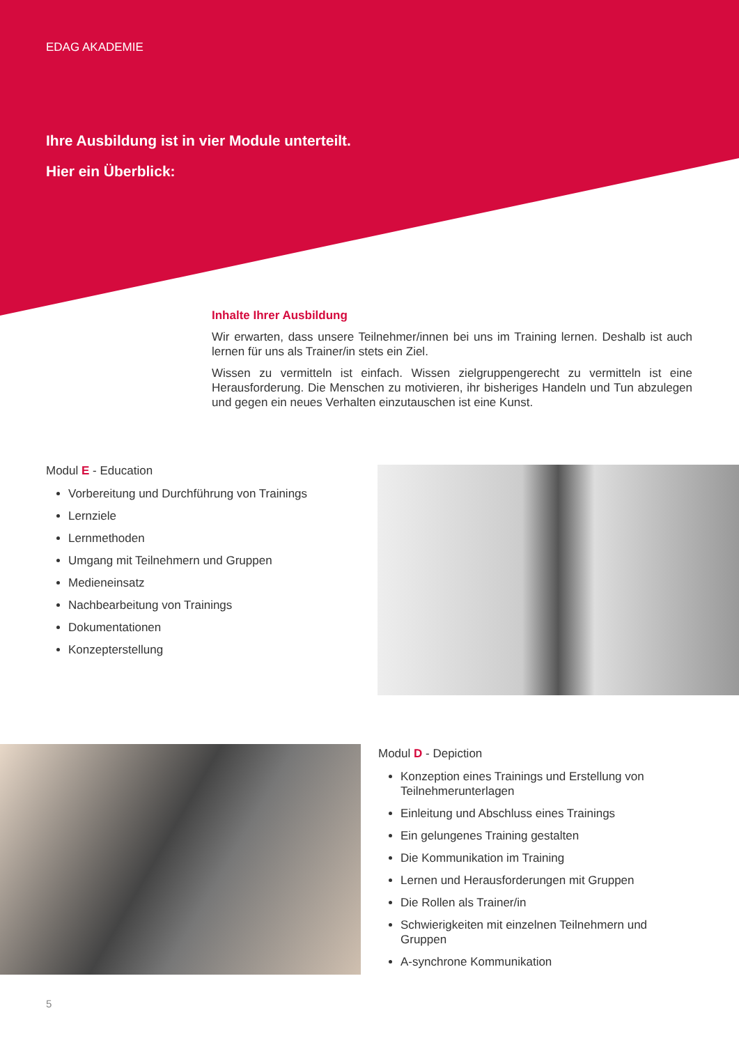EDAG AKADEMIE
Ihre Ausbildung ist in vier Module unterteilt.
Hier ein Überblick:
Inhalte Ihrer Ausbildung
Wir erwarten, dass unsere Teilnehmer/innen bei uns im Training lernen. Deshalb ist auch lernen für uns als Trainer/in stets ein Ziel.
Wissen zu vermitteln ist einfach. Wissen zielgruppengerecht zu vermitteln ist eine Herausforderung. Die Menschen zu motivieren, ihr bisheriges Handeln und Tun abzulegen und gegen ein neues Verhalten einzutauschen ist eine Kunst.
Modul E - Education
Vorbereitung und Durchführung von Trainings
Lernziele
Lernmethoden
Umgang mit Teilnehmern und Gruppen
Medieneinsatz
Nachbearbeitung von Trainings
Dokumentationen
Konzepterstellung
Modul D - Depiction
Konzeption eines Trainings und Erstellung von Teilnehmerunterlagen
Einleitung und Abschluss eines Trainings
Ein gelungenes Training gestalten
Die Kommunikation im Training
Lernen und Herausforderungen mit Gruppen
Die Rollen als Trainer/in
Schwierigkeiten mit einzelnen Teilnehmern und Gruppen
A-synchrone Kommunikation
5